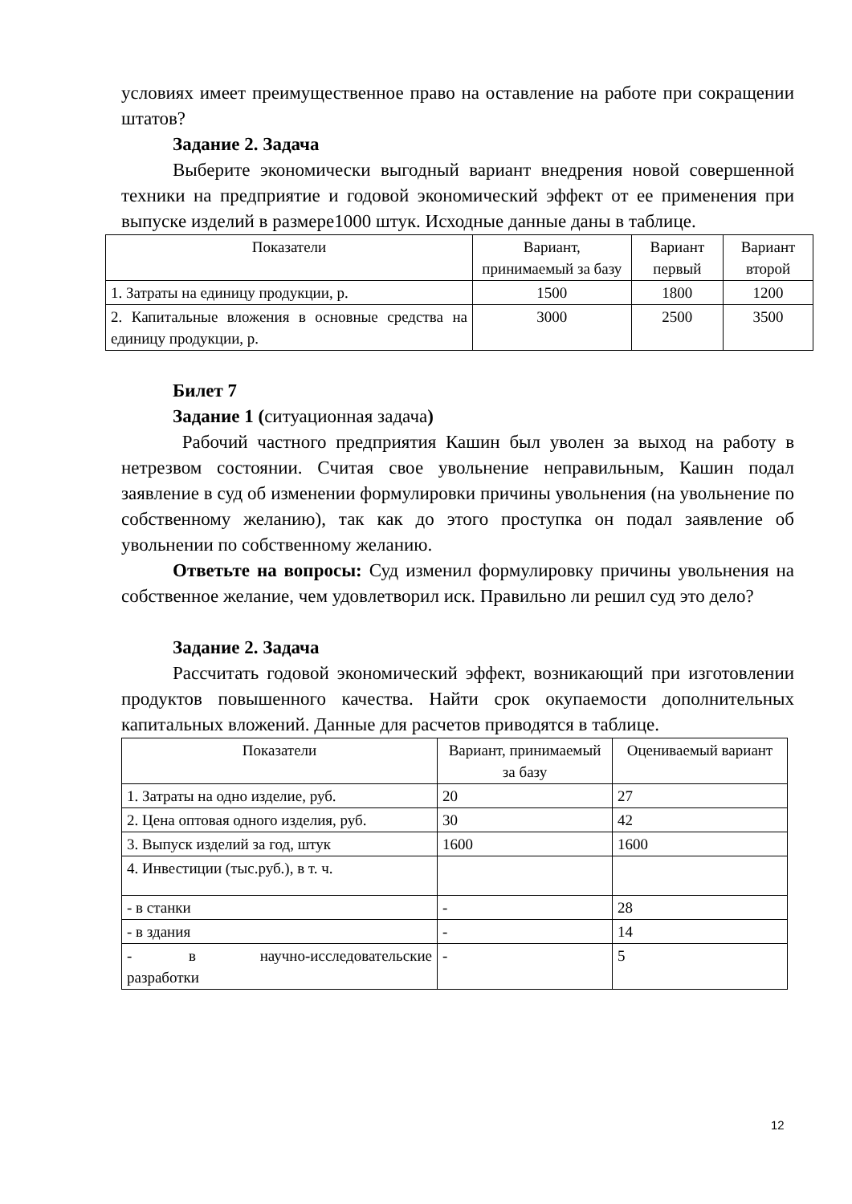условиях имеет преимущественное право на оставление на работе при сокращении штатов?
Задание 2. Задача
Выберите экономически выгодный вариант внедрения новой совершенной техники на предприятие и годовой экономический эффект от ее применения при выпуске изделий в размере1000 штук. Исходные данные даны в таблице.
| Показатели | Вариант, принимаемый за базу | Вариант первый | Вариант второй |
| 1. Затраты на единицу продукции, р. | 1500 | 1800 | 1200 |
| 2. Капитальные вложения в основные средства на единицу продукции, р. | 3000 | 2500 | 3500 |
Билет 7
Задание 1 (ситуационная задача)
Рабочий частного предприятия Кашин был уволен за выход на работу в нетрезвом состоянии. Считая свое увольнение неправильным, Кашин подал заявление в суд об изменении формулировки причины увольнения (на увольнение по собственному желанию), так как до этого проступка он подал заявление об увольнении по собственному желанию.
Ответьте на вопросы: Суд изменил формулировку причины увольнения на собственное желание, чем удовлетворил иск. Правильно ли решил суд это дело?
Задание 2. Задача
Рассчитать годовой экономический эффект, возникающий при изготовлении продуктов повышенного качества. Найти срок окупаемости дополнительных капитальных вложений. Данные для расчетов приводятся в таблице.
| Показатели | Вариант, принимаемый за базу | Оцениваемый вариант |
| 1. Затраты на одно изделие, руб. | 20 | 27 |
| 2. Цена оптовая одного изделия, руб. | 30 | 42 |
| 3. Выпуск изделий за год, штук | 1600 | 1600 |
| 4. Инвестиции (тыс.руб.), в т. ч. | | |
| - в станки | - | 28 |
| - в здания | - | 14 |
| - в научно-исследовательские разработки | - | 5 |
12